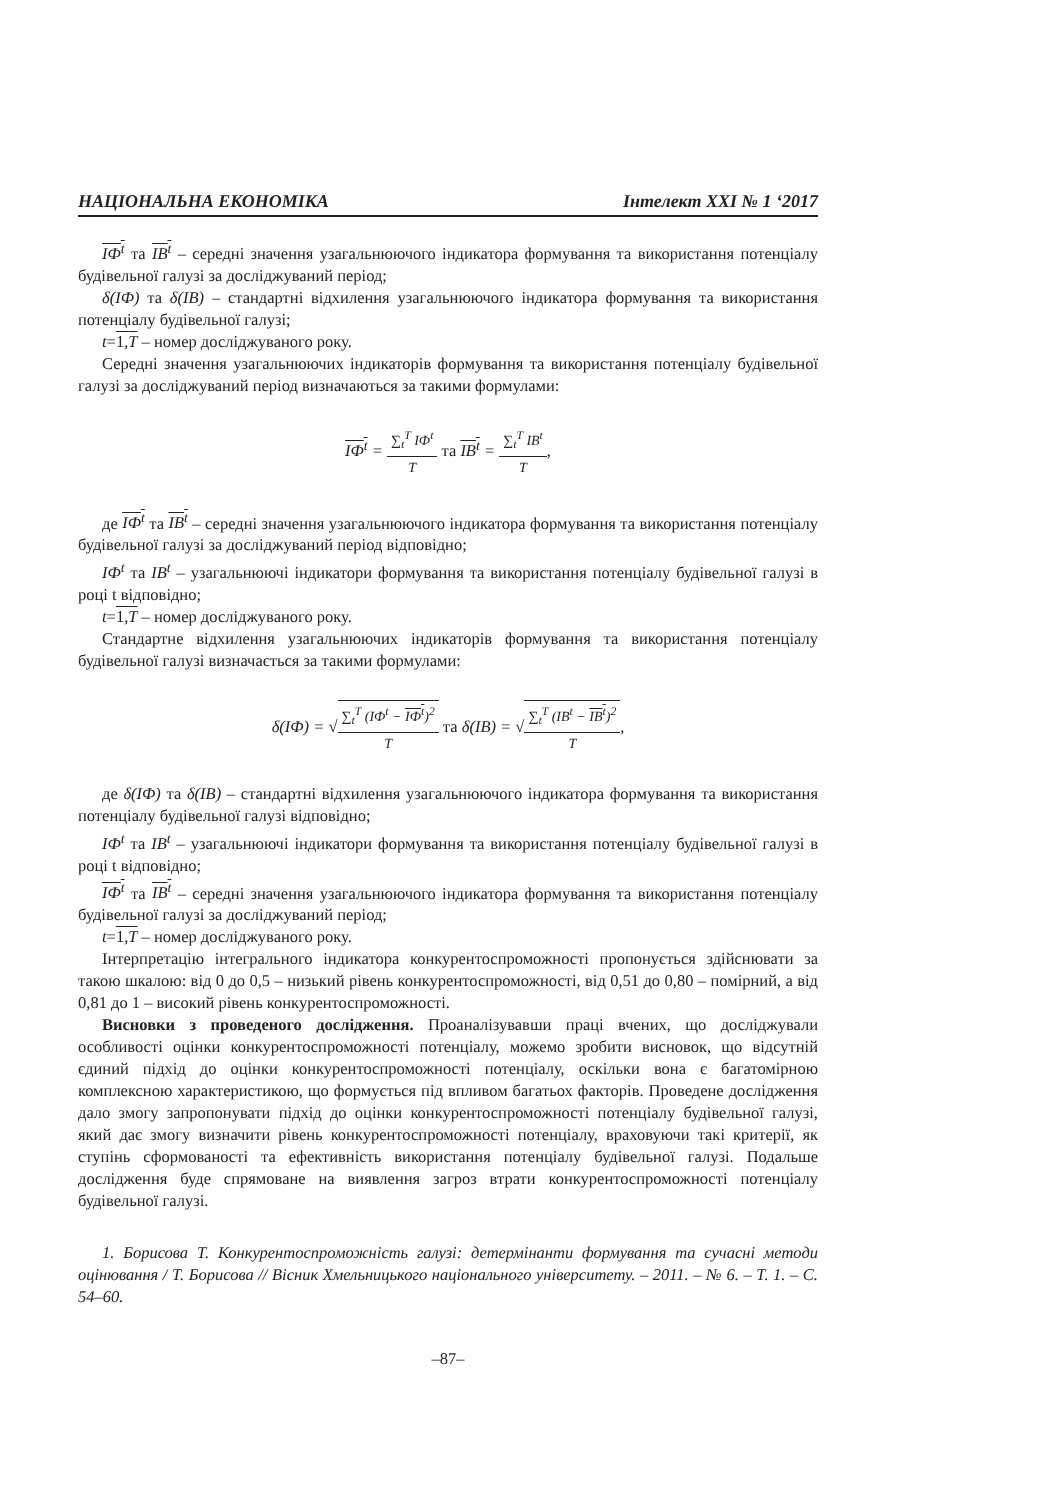НАЦІОНАЛЬНА ЕКОНОМІКА Інтелект XXI № 1 ‘2017
IФ<sup>t</sup> та IВ<sup>t</sup> – середні значення узагальнюючого індикатора формування та використання потенціалу будівельної галузі за досліджуваний період;
δ(IФ) та δ(IВ) – стандартні відхилення узагальнюючого індикатора формування та використання потенціалу будівельної галузі;
t=1,T – номер досліджуваного року.
Середні значення узагальнюючих індикаторів формування та використання потенціалу будівельної галузі за досліджуваний період визначаються за такими формулами:
IФ<sup>t</sup> =
| ∑<sub>t</sub><sup>T</sup> IФ<sup>t</sup> |
| T |
та IВ<sup>t</sup> =
| ∑<sub>t</sub><sup>T</sup> IВ<sup>t</sup> |
| T |
,
де IФ<sup>t</sup> та IВ<sup>t</sup> – середні значення узагальнюючого індикатора формування та використання потенціалу будівельної галузі за досліджуваний період відповідно;
IФ<sup>t</sup> та IВ<sup>t</sup> – узагальнюючі індикатори формування та використання потенціалу будівельної галузі в році t відповідно;
t=1,T – номер досліджуваного року.
Стандартне відхилення узагальнюючих індикаторів формування та використання потенціалу будівельної галузі визначається за такими формулами:
δ(IФ) = √
| ∑<sub>t</sub><sup>T</sup> (IФ<sup>t</sup> − IФ<sup>t</sup> )<sup>2</sup> |
| T |
та δ(IВ) = √
| ∑<sub>t</sub><sup>T</sup> (IВ<sup>t</sup> − IВ<sup>t</sup> )<sup>2</sup> |
| T |
,
де δ(IФ) та δ(IВ) – стандартні відхилення узагальнюючого індикатора формування та використання потенціалу будівельної галузі відповідно;
IФ<sup>t</sup> та IВ<sup>t</sup> – узагальнюючі індикатори формування та використання потенціалу будівельної галузі в році t відповідно;
IФ<sup>t</sup> та IВ<sup>t</sup> – середні значення узагальнюючого індикатора формування та використання потенціалу будівельної галузі за досліджуваний період;
t=1,T – номер досліджуваного року.
Інтерпретацію інтегрального індикатора конкурентоспроможності пропонується здійснювати за такою шкалою: від 0 до 0,5 – низький рівень конкурентоспроможності, від 0,51 до 0,80 – помірний, а від 0,81 до 1 – високий рівень конкурентоспроможності.
Висновки з проведеного дослідження. Проаналізувавши праці вчених, що досліджували особливості оцінки конкурентоспроможності потенціалу, можемо зробити висновок, що відсутній єдиний підхід до оцінки конкурентоспроможності потенціалу, оскільки вона є багатомірною комплексною характеристикою, що формується під впливом багатьох факторів. Проведене дослідження дало змогу запропонувати підхід до оцінки конкурентоспроможності потенціалу будівельної галузі, який дає змогу визначити рівень конкурентоспроможності потенціалу, враховуючи такі критерії, як ступінь сформованості та ефективність використання потенціалу будівельної галузі. Подальше дослідження буде спрямоване на виявлення загроз втрати конкурентоспроможності потенціалу будівельної галузі.
1. Борисова Т. Конкурентоспроможність галузі: детермінанти формування та сучасні методи оцінювання / Т. Борисова // Вісник Хмельницького національного університету. – 2011. – № 6. – Т. 1. – С. 54–60.
–87–